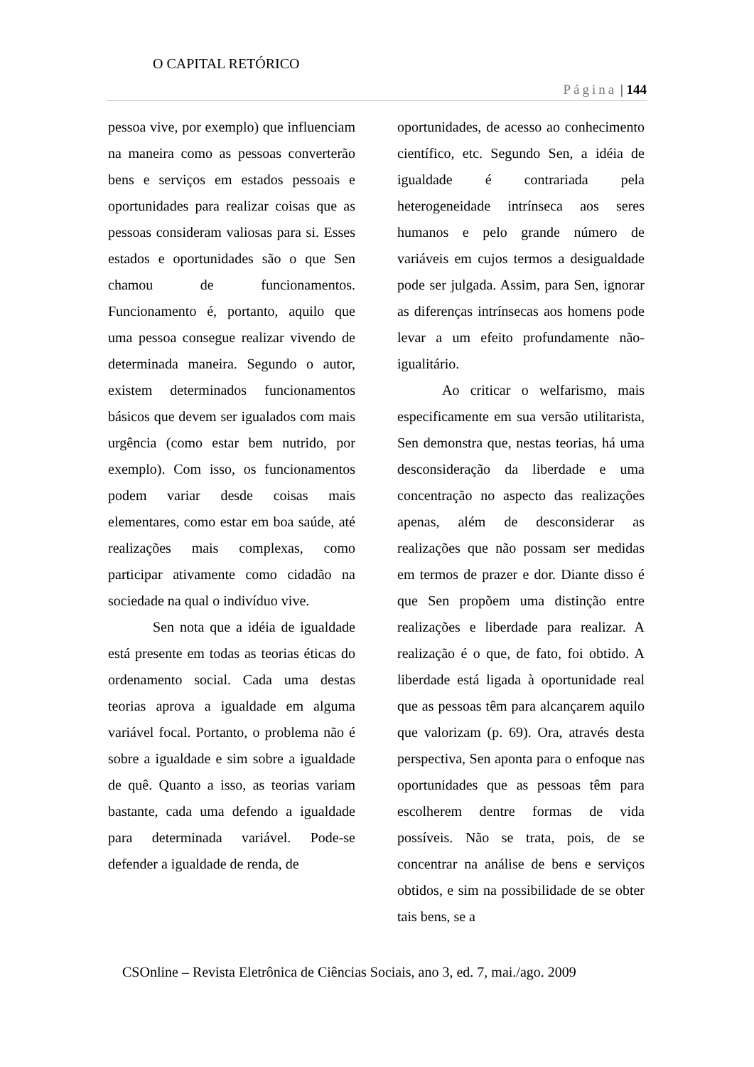O CAPITAL RETÓRICO
Página | 144
pessoa vive, por exemplo) que influenciam na maneira como as pessoas converterão bens e serviços em estados pessoais e oportunidades para realizar coisas que as pessoas consideram valiosas para si. Esses estados e oportunidades são o que Sen chamou de funcionamentos. Funcionamento é, portanto, aquilo que uma pessoa consegue realizar vivendo de determinada maneira. Segundo o autor, existem determinados funcionamentos básicos que devem ser igualados com mais urgência (como estar bem nutrido, por exemplo). Com isso, os funcionamentos podem variar desde coisas mais elementares, como estar em boa saúde, até realizações mais complexas, como participar ativamente como cidadão na sociedade na qual o indivíduo vive.
Sen nota que a idéia de igualdade está presente em todas as teorias éticas do ordenamento social. Cada uma destas teorias aprova a igualdade em alguma variável focal. Portanto, o problema não é sobre a igualdade e sim sobre a igualdade de quê. Quanto a isso, as teorias variam bastante, cada uma defendo a igualdade para determinada variável. Pode-se defender a igualdade de renda, de
oportunidades, de acesso ao conhecimento científico, etc. Segundo Sen, a idéia de igualdade é contrariada pela heterogeneidade intrínseca aos seres humanos e pelo grande número de variáveis em cujos termos a desigualdade pode ser julgada. Assim, para Sen, ignorar as diferenças intrínsecas aos homens pode levar a um efeito profundamente não-igualitário.
Ao criticar o welfarismo, mais especificamente em sua versão utilitarista, Sen demonstra que, nestas teorias, há uma desconsideração da liberdade e uma concentração no aspecto das realizações apenas, além de desconsiderar as realizações que não possam ser medidas em termos de prazer e dor. Diante disso é que Sen propõem uma distinção entre realizações e liberdade para realizar. A realização é o que, de fato, foi obtido. A liberdade está ligada à oportunidade real que as pessoas têm para alcançarem aquilo que valorizam (p. 69). Ora, através desta perspectiva, Sen aponta para o enfoque nas oportunidades que as pessoas têm para escolherem dentre formas de vida possíveis. Não se trata, pois, de se concentrar na análise de bens e serviços obtidos, e sim na possibilidade de se obter tais bens, se a
CSOnline – Revista Eletrônica de Ciências Sociais, ano 3, ed. 7, mai./ago. 2009